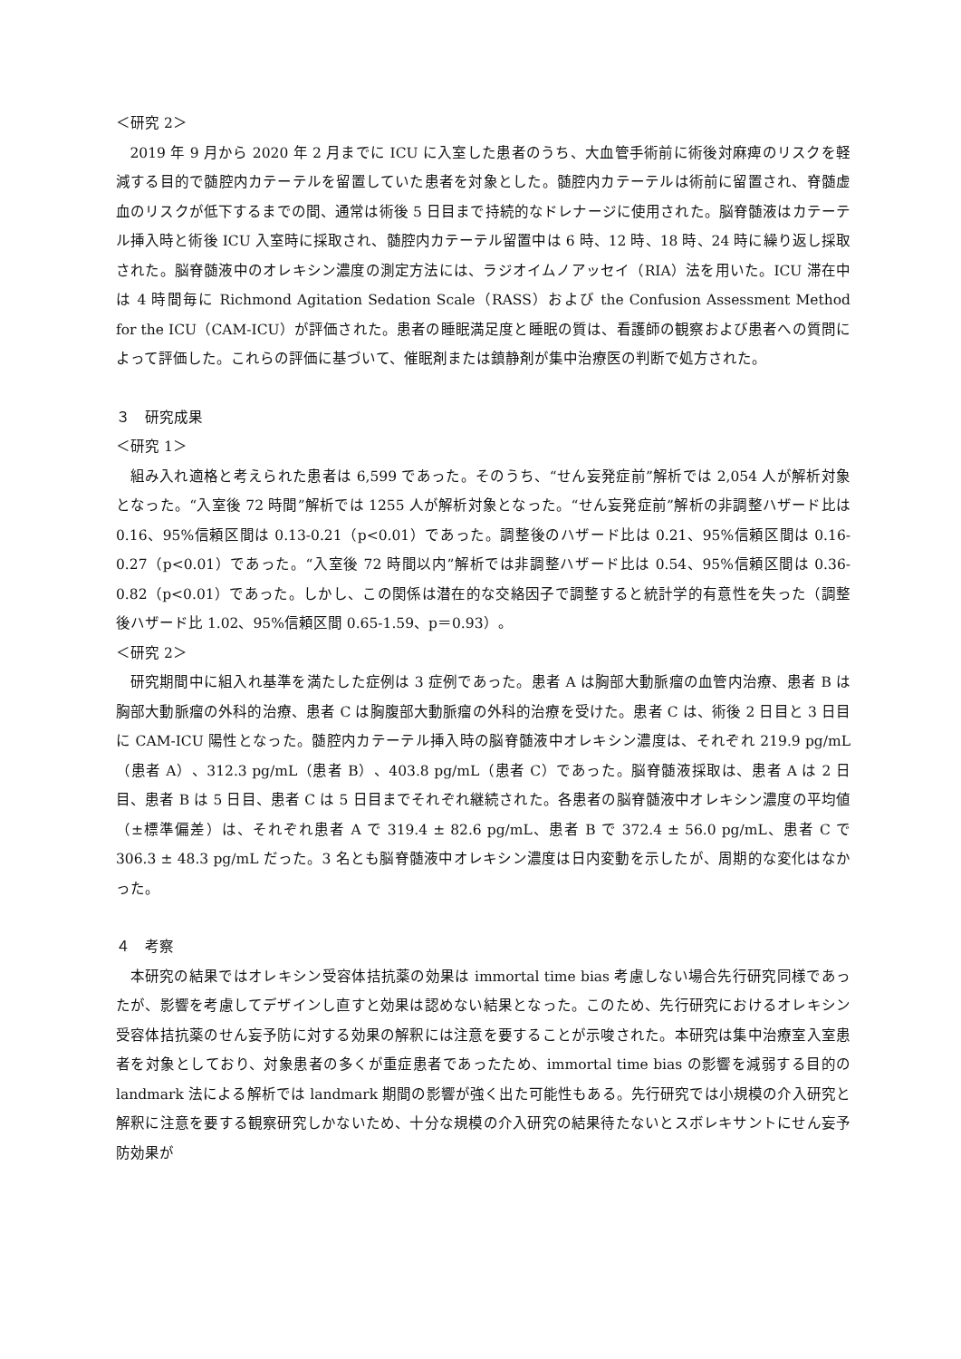＜研究 2＞
2019 年 9 月から 2020 年 2 月までに ICU に入室した患者のうち、大血管手術前に術後対麻痺のリスクを軽減する目的で髄腔内カテーテルを留置していた患者を対象とした。髄腔内カテーテルは術前に留置され、脊髄虚血のリスクが低下するまでの間、通常は術後 5 日目まで持続的なドレナージに使用された。脳脊髄液はカテーテル挿入時と術後 ICU 入室時に採取され、髄腔内カテーテル留置中は 6 時、12 時、18 時、24 時に繰り返し採取された。脳脊髄液中のオレキシン濃度の測定方法には、ラジオイムノアッセイ（RIA）法を用いた。ICU 滞在中は 4 時間毎に Richmond Agitation Sedation Scale（RASS）および the Confusion Assessment Method for the ICU（CAM-ICU）が評価された。患者の睡眠満足度と睡眠の質は、看護師の観察および患者への質問によって評価した。これらの評価に基づいて、催眠剤または鎮静剤が集中治療医の判断で処方された。
３　研究成果
＜研究 1＞
組み入れ適格と考えられた患者は 6,599 であった。そのうち、“せん妄発症前”解析では 2,054 人が解析対象となった。“入室後 72 時間”解析では 1255 人が解析対象となった。“せん妄発症前”解析の非調整ハザード比は 0.16、95%信頼区間は 0.13-0.21（p<0.01）であった。調整後のハザード比は 0.21、95%信頼区間は 0.16-0.27（p<0.01）であった。“入室後 72 時間以内”解析では非調整ハザード比は 0.54、95%信頼区間は 0.36-0.82（p<0.01）であった。しかし、この関係は潜在的な交絡因子で調整すると統計学的有意性を失った（調整後ハザード比 1.02、95%信頼区間 0.65-1.59、p＝0.93）。
＜研究 2＞
研究期間中に組入れ基準を満たした症例は 3 症例であった。患者 A は胸部大動脈瘤の血管内治療、患者 B は胸部大動脈瘤の外科的治療、患者 C は胸腹部大動脈瘤の外科的治療を受けた。患者 C は、術後 2 日目と 3 日目に CAM-ICU 陽性となった。髄腔内カテーテル挿入時の脳脊髄液中オレキシン濃度は、それぞれ 219.9 pg/mL（患者 A）、312.3 pg/mL（患者 B）、403.8 pg/mL（患者 C）であった。脳脊髄液採取は、患者 A は 2 日目、患者 B は 5 日目、患者 C は 5 日目までそれぞれ継続された。各患者の脳脊髄液中オレキシン濃度の平均値（±標準偏差）は、それぞれ患者 A で 319.4 ± 82.6 pg/mL、患者 B で 372.4 ± 56.0 pg/mL、患者 C で 306.3 ± 48.3 pg/mL だった。3 名とも脳脊髄液中オレキシン濃度は日内変動を示したが、周期的な変化はなかった。
４　考察
本研究の結果ではオレキシン受容体拮抗薬の効果は immortal time bias 考慮しない場合先行研究同様であったが、影響を考慮してデザインし直すと効果は認めない結果となった。このため、先行研究におけるオレキシン受容体拮抗薬のせん妄予防に対する効果の解釈には注意を要することが示唆された。本研究は集中治療室入室患者を対象としており、対象患者の多くが重症患者であったため、immortal time bias の影響を減弱する目的の landmark 法による解析では landmark 期間の影響が強く出た可能性もある。先行研究では小規模の介入研究と解釈に注意を要する観察研究しかないため、十分な規模の介入研究の結果待たないとスボレキサントにせん妄予防効果が